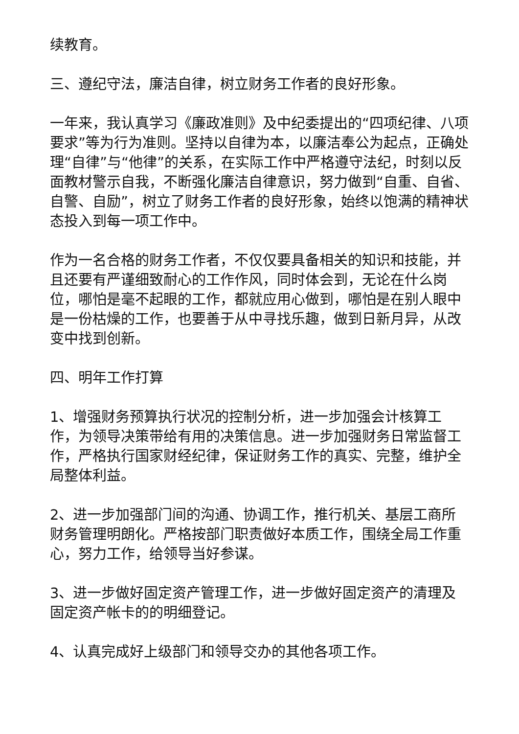续教育。
三、遵纪守法，廉洁自律，树立财务工作者的良好形象。
一年来，我认真学习《廉政准则》及中纪委提出的“四项纪律、八项要求”等为行为准则。坚持以自律为本，以廉洁奉公为起点，正确处理“自律”与“他律”的关系，在实际工作中严格遵守法纪，时刻以反面教材警示自我，不断强化廉洁自律意识，努力做到“自重、自省、自警、自励”，树立了财务工作者的良好形象，始终以饱满的精神状态投入到每一项工作中。
作为一名合格的财务工作者，不仅仅要具备相关的知识和技能，并且还要有严谨细致耐心的工作作风，同时体会到，无论在什么岗位，哪怕是毫不起眼的工作，都就应用心做到，哪怕是在别人眼中是一份枯燥的工作，也要善于从中寻找乐趣，做到日新月异，从改变中找到创新。
四、明年工作打算
1、增强财务预算执行状况的控制分析，进一步加强会计核算工作，为领导决策带给有用的决策信息。进一步加强财务日常监督工作，严格执行国家财经纪律，保证财务工作的真实、完整，维护全局整体利益。
2、进一步加强部门间的沟通、协调工作，推行机关、基层工商所财务管理明朗化。严格按部门职责做好本质工作，围绕全局工作重心，努力工作，给领导当好参谋。
3、进一步做好固定资产管理工作，进一步做好固定资产的清理及固定资产帐卡的的明细登记。
4、认真完成好上级部门和领导交办的其他各项工作。